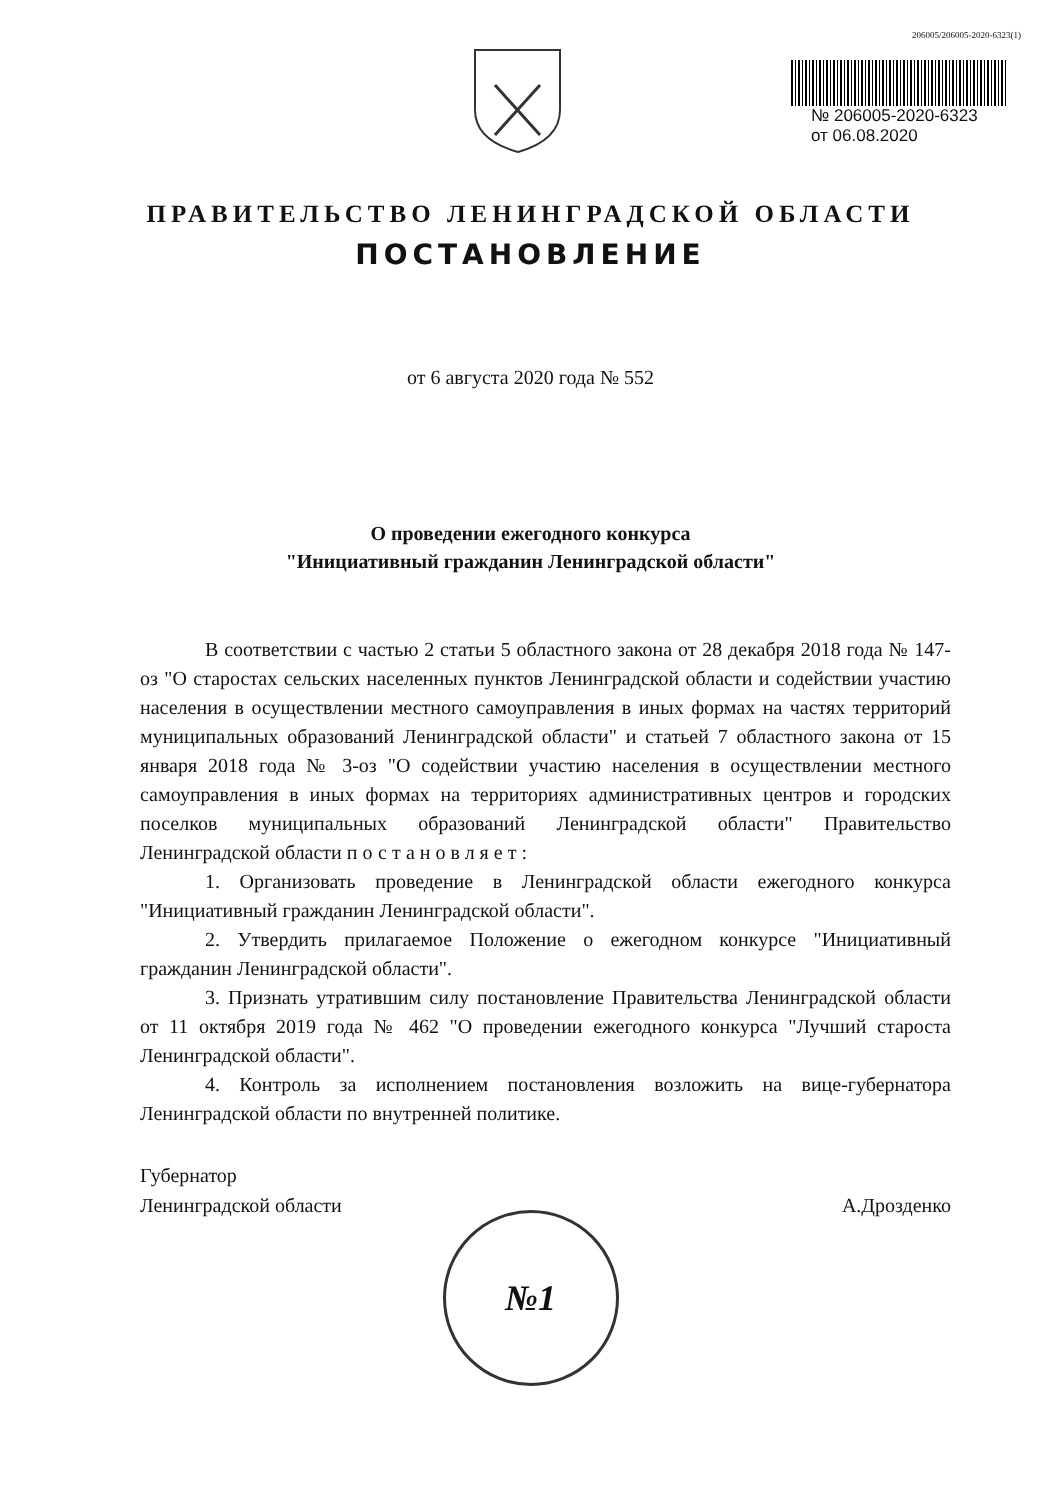206005/206005-2020-6323(1)
№ 206005-2020-6323
от 06.08.2020
ПРАВИТЕЛЬСТВО ЛЕНИНГРАДСКОЙ ОБЛАСТИ
ПОСТАНОВЛЕНИЕ
от 6 августа 2020 года № 552
О проведении ежегодного конкурса
"Инициативный гражданин Ленинградской области"
В соответствии с частью 2 статьи 5 областного закона от 28 декабря 2018 года № 147-оз "О старостах сельских населенных пунктов Ленинградской области и содействии участию населения в осуществлении местного самоуправления в иных формах на частях территорий муниципальных образований Ленинградской области" и статьей 7 областного закона от 15 января 2018 года № 3-оз "О содействии участию населения в осуществлении местного самоуправления в иных формах на территориях административных центров и городских поселков муниципальных образований Ленинградской области" Правительство Ленинградской области постановляет:
1. Организовать проведение в Ленинградской области ежегодного конкурса "Инициативный гражданин Ленинградской области".
2. Утвердить прилагаемое Положение о ежегодном конкурсе "Инициативный гражданин Ленинградской области".
3. Признать утратившим силу постановление Правительства Ленинградской области от 11 октября 2019 года № 462 "О проведении ежегодного конкурса "Лучший староста Ленинградской области".
4. Контроль за исполнением постановления возложить на вице-губернатора Ленинградской области по внутренней политике.
Губернатор
Ленинградской области
А.Дрозденко
№1